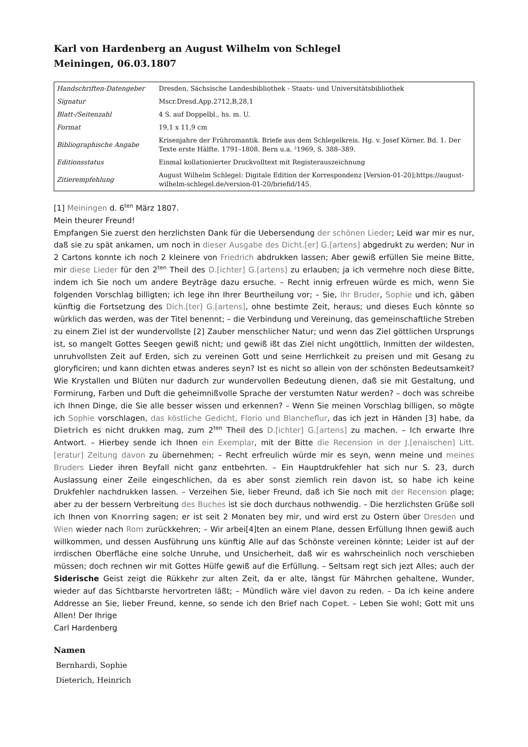Karl von Hardenberg an August Wilhelm von Schlegel
Meiningen, 06.03.1807
| Handschriften-Datengeber | Dresden, Sächsische Landesbibliothek - Staats- und Universitätsbibliothek |
| Signatur | Mscr.Dresd.App.2712,B,28,1 |
| Blatt-/Seitenzahl | 4 S. auf Doppelbl., hs. m. U. |
| Format | 19,1 x 11,9 cm |
| Bibliographische Angabe | Krisenjahre der Frühromantik. Briefe aus dem Schlegelkreis. Hg. v. Josef Körner. Bd. 1. Der Texte erste Hälfte. 1791–1808. Bern u.a. ²1969, S. 388–389. |
| Editionsstatus | Einmal kollationierter Druckvolltext mit Registerauszeichnung |
| Zitierempfehlung | August Wilhelm Schlegel: Digitale Edition der Korrespondenz [Version-01-20];https://august-wilhelm-schlegel.de/version-01-20/briefid/145. |
[1] Meiningen d. 6<sup>ten</sup> März 1807.
Mein theurer Freund!
Empfangen Sie zuerst den herzlichsten Dank für die Uebersendung der schönen Lieder; Leid war mir es nur, daß sie zu spät ankamen, um noch in dieser Ausgabe des Dicht.[er] G.[artens] abgedrukt zu werden; Nur in 2 Cartons konnte ich noch 2 kleinere von Friedrich abdrukken lassen; Aber gewiß erfüllen Sie meine Bitte, mir diese Lieder für den 2<sup>ten</sup> Theil des D.[ichter] G.[artens] zu erlauben; ja ich vermehre noch diese Bitte, indem ich Sie noch um andere Beyträge dazu ersuche. – Recht innig erfreuen würde es mich, wenn Sie folgenden Vorschlag billigten; ich lege ihn Ihrer Beurtheilung vor; – Sie, Ihr Bruder, Sophie und ich, gäben künftig die Fortsetzung des Dich.[ter] G.[artens], ohne bestimte Zeit, heraus; und dieses Euch könnte so würklich das werden, was der Titel benennt; – die Verbindung und Vereinung, das gemeinschaftliche Streben zu einem Ziel ist der wundervollste [2] Zauber menschlicher Natur; und wenn das Ziel göttlichen Ursprungs ist, so mangelt Gottes Seegen gewiß nicht; und gewiß ißt das Ziel nicht ungöttlich, Inmitten der wildesten, unruhvollsten Zeit auf Erden, sich zu vereinen Gott und seine Herrlichkeit zu preisen und mit Gesang zu gloryficiren; und kann dichten etwas anderes seyn? Ist es nicht so allein von der schönsten Bedeutsamkeit? Wie Krystallen und Blüten nur dadurch zur wundervollen Bedeutung dienen, daß sie mit Gestaltung, und Formirung, Farben und Duft die geheimnißvolle Sprache der verstumten Natur werden? – doch was schreibe ich Ihnen Dinge, die Sie alle besser wissen und erkennen? – Wenn Sie meinen Vorschlag billigen, so mögte ich Sophie vorschlagen, das köstliche Gedicht, Florio und Blancheflur, das ich jezt in Händen [3] habe, da Dietrich es nicht drukken mag, zum 2<sup>ten</sup> Theil des D.[ichter] G.[artens] zu machen. – Ich erwarte Ihre Antwort. – Hierbey sende ich Ihnen ein Exemplar, mit der Bitte die Recension in der J.[enaischen] Litt.[eratur] Zeitung davon zu übernehmen; – Recht erfreulich würde mir es seyn, wenn meine und meines Bruders Lieder ihren Beyfall nicht ganz entbehrten. – Ein Hauptdrukfehler hat sich nur S. 23, durch Auslassung einer Zeile eingeschlichen, da es aber sonst ziemlich rein davon ist, so habe ich keine Drukfehler nachdrukken lassen. – Verzeihen Sie, lieber Freund, daß ich Sie noch mit der Recension plage; aber zu der bessern Verbreitung des Buches ist sie doch durchaus nothwendig. – Die herzlichsten Grüße soll ich Ihnen von Knorring sagen; er ist seit 2 Monaten bey mir, und wird erst zu Ostern über Dresden und Wien wieder nach Rom zurückkehren; – Wir arbei[4]ten an einem Plane, dessen Erfüllung Ihnen gewiß auch willkommen, und dessen Ausführung uns künftig Alle auf das Schönste vereinen könnte; Leider ist auf der irrdischen Oberfläche eine solche Unruhe, und Unsicherheit, daß wir es wahrscheinlich noch verschieben müssen; doch rechnen wir mit Gottes Hülfe gewiß auf die Erfüllung. – Seltsam regt sich jezt Alles; auch der Siderische Geist zeigt die Rükkehr zur alten Zeit, da er alte, längst für Mährchen gehaltene, Wunder, wieder auf das Sichtbarste hervortreten läßt; – Mündlich wäre viel davon zu reden. – Da ich keine andere Addresse an Sie, lieber Freund, kenne, so sende ich den Brief nach Copet. – Leben Sie wohl; Gott mit uns Allen! Der Ihrige
Carl Hardenberg
Namen
Bernhardi, Sophie
Dieterich, Heinrich